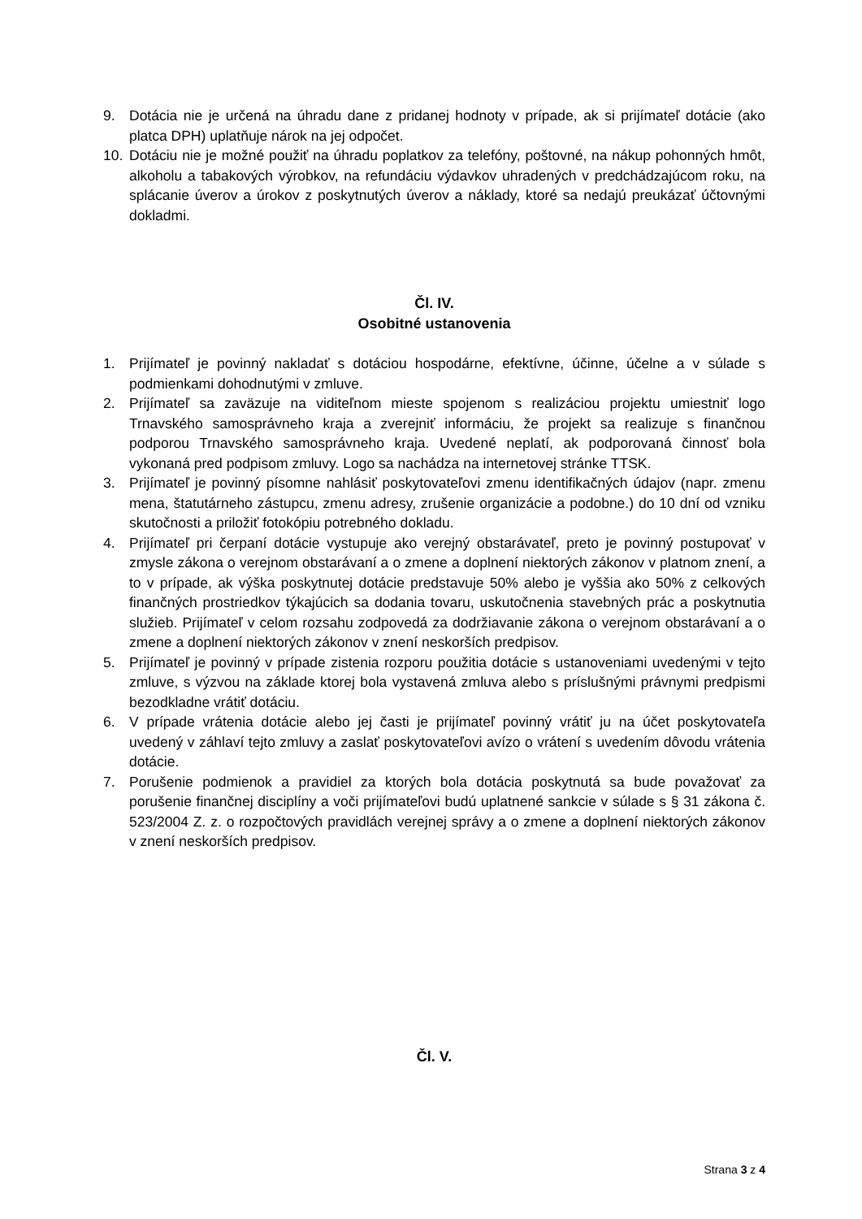9. Dotácia nie je určená na úhradu dane z pridanej hodnoty v prípade, ak si prijímateľ dotácie (ako platca DPH) uplatňuje nárok na jej odpočet.
10. Dotáciu nie je možné použiť na úhradu poplatkov za telefóny, poštovné, na nákup pohonných hmôt, alkoholu a tabakových výrobkov, na refundáciu výdavkov uhradených v predchádzajúcom roku, na splácanie úverov a úrokov z poskytnutých úverov a náklady, ktoré sa nedajú preukázať účtovnými dokladmi.
Čl. IV.
Osobitné ustanovenia
1. Prijímateľ je povinný nakladať s dotáciou hospodárne, efektívne, účinne, účelne a v súlade s podmienkami dohodnutými v zmluve.
2. Prijímateľ sa zaväzuje na viditeľnom mieste spojenom s realizáciou projektu umiestniť logo Trnavského samosprávneho kraja a zverejniť informáciu, že projekt sa realizuje s finančnou podporou Trnavského samosprávneho kraja. Uvedené neplatí, ak podporovaná činnosť bola vykonaná pred podpisom zmluvy. Logo sa nachádza na internetovej stránke TTSK.
3. Prijímateľ je povinný písomne nahlásiť poskytovateľovi zmenu identifikačných údajov (napr. zmenu mena, štatutárneho zástupcu, zmenu adresy, zrušenie organizácie a podobne.) do 10 dní od vzniku skutočnosti a priložiť fotokópiu potrebného dokladu.
4. Prijímateľ pri čerpaní dotácie vystupuje ako verejný obstarávateľ, preto je povinný postupovať v zmysle zákona o verejnom obstarávaní a o zmene a doplnení niektorých zákonov v platnom znení, a to v prípade, ak výška poskytnutej dotácie predstavuje 50% alebo je vyššia ako 50% z celkových finančných prostriedkov týkajúcich sa dodania tovaru, uskutočnenia stavebných prác a poskytnutia služieb. Prijímateľ v celom rozsahu zodpovedá za dodržiavanie zákona o verejnom obstarávaní a o zmene a doplnení niektorých zákonov v znení neskorších predpisov.
5. Prijímateľ je povinný v prípade zistenia rozporu použitia dotácie s ustanoveniami uvedenými v tejto zmluve, s výzvou na základe ktorej bola vystavená zmluva alebo s príslušnými právnymi predpismi bezodkladne vrátiť dotáciu.
6. V prípade vrátenia dotácie alebo jej časti je prijímateľ povinný vrátiť ju na účet poskytovateľa uvedený v záhlaví tejto zmluvy a zaslať poskytovateľovi avízo o vrátení s uvedením dôvodu vrátenia dotácie.
7. Porušenie podmienok a pravidiel za ktorých bola dotácia poskytnutá sa bude považovať za porušenie finančnej disciplíny a voči prijímateľovi budú uplatnené sankcie v súlade s § 31 zákona č. 523/2004 Z. z. o rozpočtových pravidlách verejnej správy a o zmene a doplnení niektorých zákonov v znení neskorších predpisov.
Čl. V.
Strana 3 z 4